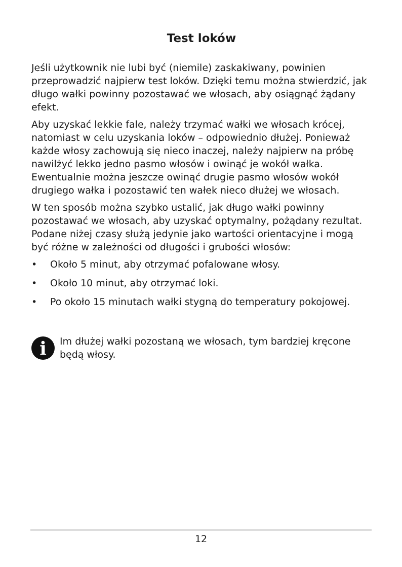Test loków
Jeśli użytkownik nie lubi być (niemile) zaskakiwany, powinien przeprowadzić najpierw test loków. Dzięki temu można stwier­dzić, jak długo wałki powinny pozostawać we włosach, aby osiągnąć żądany efekt.
Aby uzyskać lekkie fale, należy trzymać wałki we włosach krócej, natomiast w celu uzyskania loków – odpowiednio dłużej. Ponieważ każde włosy zachowują się nieco inaczej, należy najpierw na próbę nawilżyć lekko jedno pasmo włosów i owinąć je wokół wałka. Ewentualnie można jeszcze owinąć drugie pasmo włosów wokół drugiego wałka i pozostawić ten wałek nieco dłużej we włosach.
W ten sposób można szybko ustalić, jak długo wałki powinny pozostawać we włosach, aby uzyskać optymalny, pożądany rezultat. Podane niżej czasy służą jedynie jako wartości orien­tacyjne i mogą być różne w zależności od długości i grubości włosów:
• Około 5 minut, aby otrzymać pofalowane włosy.
• Około 10 minut, aby otrzymać loki.
• Po około 15 minutach wałki stygną do temperatury pokojowej.
i
Im dłużej wałki pozostaną we włosach, tym bardziej kręcone będą włosy.
12